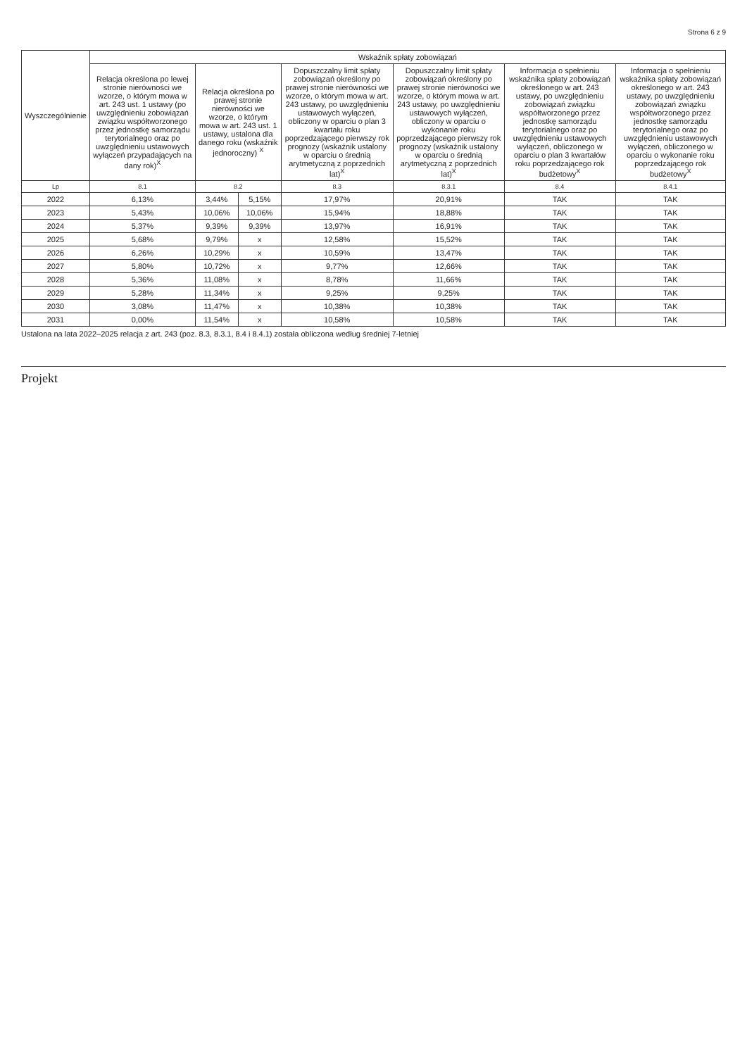Strona 6 z 9
| Wyszczególnienie | Wskaźnik spłaty zobowiązań | | | | | | |
| --- | --- | --- | --- | --- | --- | --- | --- |
| | Relacja określona po lewej stronie nierówności we wzorze, o którym mowa w art. 243 ust. 1 ustawy (po uwzględnieniu zobowiązań związku współtworzonego przez jednostkę samorządu terytorialnego oraz po uwzględnieniu ustawowych wyłączeń przypadających na dany rok)<sup>X</sup> | Relacja określona po prawej stronie nierówności we wzorze, o którym mowa w art. 243 ust. 1 ustawy, ustalona dla danego roku (wskaźnik jednoroczny) <sup>X</sup> | | Dopuszczalny limit spłaty zobowiązań określony po prawej stronie nierówności we wzorze, o którym mowa w art. 243 ustawy, po uwzględnieniu ustawowych wyłączeń, obliczony w oparciu o plan 3 kwartału roku poprzedzającego pierwszy rok prognozy (wskaźnik ustalony w oparciu o średnią arytmetyczną z poprzednich lat)<sup>X</sup> | Dopuszczalny limit spłaty zobowiązań określony po prawej stronie nierówności we wzorze, o którym mowa w art. 243 ustawy, po uwzględnieniu ustawowych wyłączeń, obliczony w oparciu o wykonanie roku poprzedzającego pierwszy rok prognozy (wskaźnik ustalony w oparciu o średnią arytmetyczną z poprzednich lat)<sup>X</sup> | Informacja o spełnieniu wskaźnika spłaty zobowiązań określonego w art. 243 ustawy, po uwzględnieniu zobowiązań związku współtworzonego przez jednostkę samorządu terytorialnego oraz po uwzględnieniu ustawowych wyłączeń, obliczonego w oparciu o plan 3 kwartałów roku poprzedzającego rok budżetowy<sup>X</sup> | Informacja o spełnieniu wskaźnika spłaty zobowiązań określonego w art. 243 ustawy, po uwzględnieniu zobowiązań związku współtworzonego przez jednostkę samorządu terytorialnego oraz po uwzględnieniu ustawowych wyłączeń, obliczonego w oparciu o wykonanie roku poprzedzającego rok budżetowy<sup>X</sup> |
| Lp | 8.1 | 8.2 | | 8.3 | 8.3.1 | 8.4 | 8.4.1 |
| 2022 | 6,13% | 3,44% | 5,15% | 17,97% | 20,91% | TAK | TAK |
| 2023 | 5,43% | 10,06% | 10,06% | 15,94% | 18,88% | TAK | TAK |
| 2024 | 5,37% | 9,39% | 9,39% | 13,97% | 16,91% | TAK | TAK |
| 2025 | 5,68% | 9,79% | x | 12,58% | 15,52% | TAK | TAK |
| 2026 | 6,26% | 10,29% | x | 10,59% | 13,47% | TAK | TAK |
| 2027 | 5,80% | 10,72% | x | 9,77% | 12,66% | TAK | TAK |
| 2028 | 5,36% | 11,08% | x | 8,78% | 11,66% | TAK | TAK |
| 2029 | 5,28% | 11,34% | x | 9,25% | 9,25% | TAK | TAK |
| 2030 | 3,08% | 11,47% | x | 10,38% | 10,38% | TAK | TAK |
| 2031 | 0,00% | 11,54% | x | 10,58% | 10,58% | TAK | TAK |
Ustalona na lata 2022–2025 relacja z art. 243 (poz. 8.3, 8.3.1, 8.4 i 8.4.1) została obliczona według średniej 7-letniej
Projekt